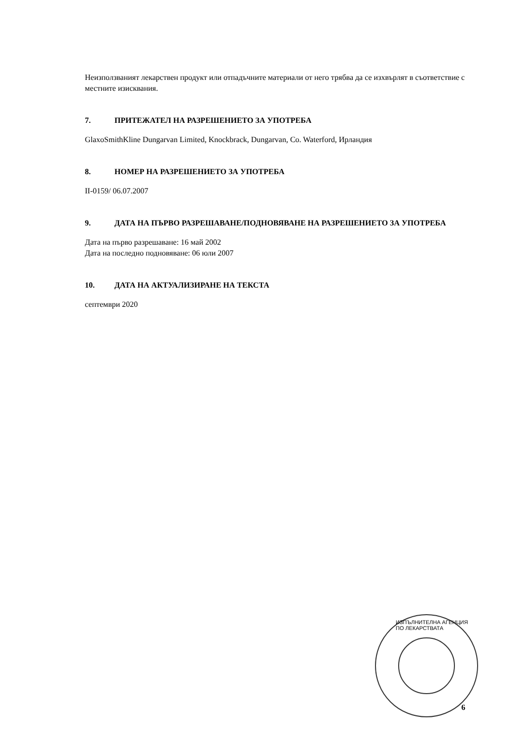Неизползваният лекарствен продукт или отпадъчните материали от него трябва да се изхвърлят в съответствие с местните изисквания.
7. ПРИТЕЖАТЕЛ НА РАЗРЕШЕНИЕТО ЗА УПОТРЕБА
GlaxoSmithKline Dungarvan Limited, Knockbrack, Dungarvan, Co. Waterford, Ирландия
8. НОМЕР НА РАЗРЕШЕНИЕТО ЗА УПОТРЕБА
II-0159/ 06.07.2007
9. ДАТА НА ПЪРВО РАЗРЕШАВАНЕ/ПОДНОВЯВАНЕ НА РАЗРЕШЕНИЕТО ЗА УПОТРЕБА
Дата на първо разрешаване: 16 май 2002
Дата на последно подновяване: 06 юли 2007
10. ДАТА НА АКТУАЛИЗИРАНЕ НА ТЕКСТА
септември 2020
ИЗПЪЛНИТЕЛНА АГЕНЦИЯ ПО ЛЕКАРСТВАТА
6